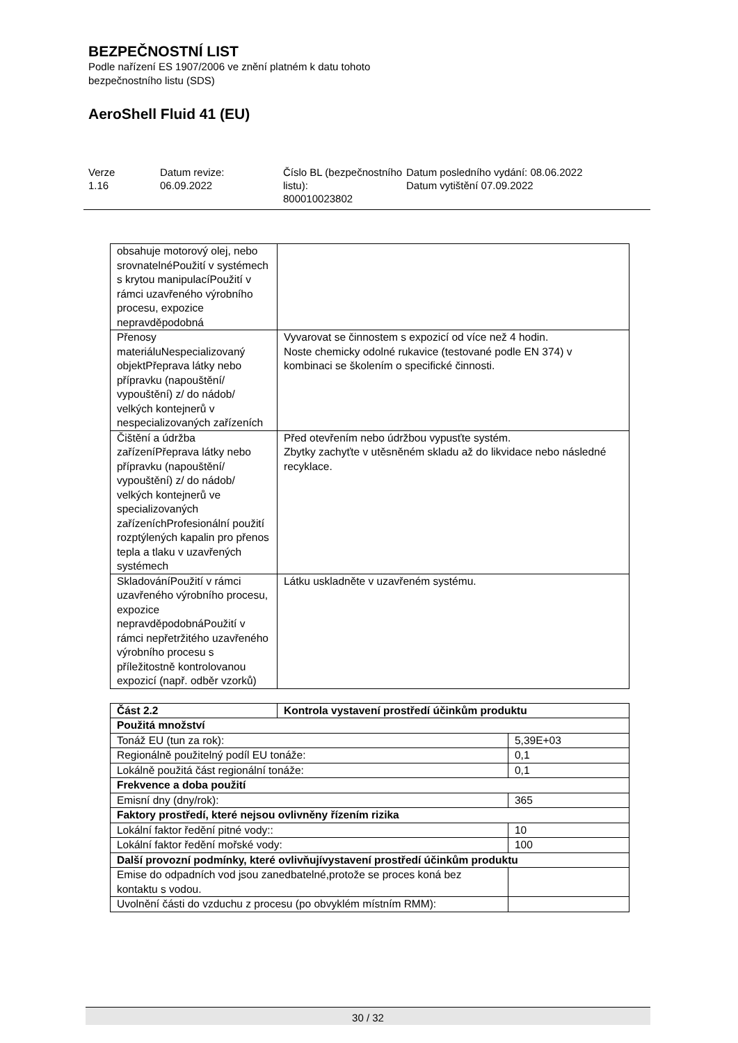BEZPEČNOSTNÍ LIST
Podle nařízení ES 1907/2006 ve znění platném k datu tohoto
bezpečnostního listu (SDS)
AeroShell Fluid 41 (EU)
Verze
1.16
Datum revize:
06.09.2022
Číslo BL (bezpečnostního listu):
800010023802
Datum posledního vydání: 08.06.2022
Datum vytištění 07.09.2022
| obsahuje motorový olej, nebo srovnatelnéPoužití v systémech s krytou manipulacíPoužití v rámci uzavřeného výrobního procesu, expozice nepravděpodobná | |
| Přenosy materiáluNespecializovaný objektPřeprava látky nebo přípravku (napouštění/ vypouštění) z/ do nádob/ velkých kontejnerů v nespecializovaných zařízeních | Vyvarovat se činnostem s expozicí od více než 4 hodin. Noste chemicky odolné rukavice (testované podle EN 374) v kombinaci se školením o specifické činnosti. |
| Čištění a údržba zařízeníPřeprava látky nebo přípravku (napouštění/ vypouštění) z/ do nádob/ velkých kontejnerů ve specializovaných zařízeníchProfesionální použití rozptýlených kapalin pro přenos tepla a tlaku v uzavřených systémech | Před otevřením nebo údržbou vypusťte systém. Zbytky zachyťte v utěsněném skladu až do likvidace nebo následné recyklace. |
| SkladováníPoužití v rámci uzavřeného výrobního procesu, expozice nepravděpodobnáPoužití v rámci nepřetržitého uzavřeného výrobního procesu s příležitostně kontrolovanou expozicí (např. odběr vzorků) | Látku uskladněte v uzavřeném systému. |
| Část 2.2 | Kontrola vystavení prostředí účinkům produktu | |
| --- | --- | --- |
| Použitá množství | | |
| Tonáž EU (tun za rok): | | 5,39E+03 |
| Regionálně použitelný podíl EU tonáže: | | 0,1 |
| Lokálně použitá část regionální tonáže: | | 0,1 |
| Frekvence a doba použití | | |
| Emisní dny (dny/rok): | | 365 |
| Faktory prostředí, které nejsou ovlivněny řízením rizika | | |
| Lokální faktor ředění pitné vody:: | | 10 |
| Lokální faktor ředění mořské vody: | | 100 |
| Další provozní podmínky, které ovlivňujívystavení prostředí účinkům produktu | | |
| Emise do odpadních vod jsou zanedbatelné,protože se proces koná bez kontaktu s vodou. | | |
| Uvolnění části do vzduchu z procesu (po obvyklém místním RMM): | | |
30 / 32